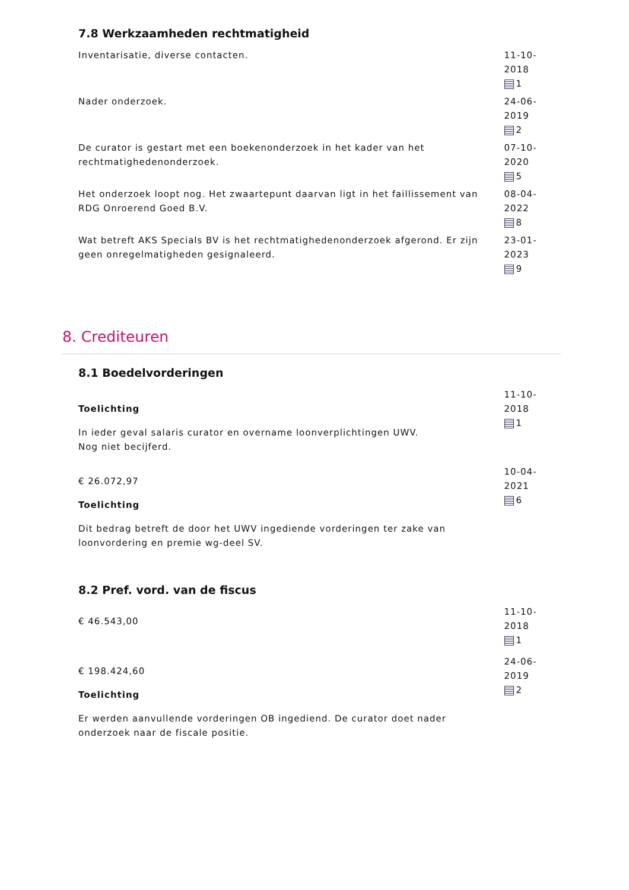7.8 Werkzaamheden rechtmatigheid
Inventarisatie, diverse contacten. 11-10-2018
1
Nader onderzoek. 24-06-2019
2
De curator is gestart met een boekenonderzoek in het kader van het rechtmatighedenonderzoek.
07-10-2020
5
Het onderzoek loopt nog. Het zwaartepunt daarvan ligt in het faillissement van RDG Onroerend Goed B.V.
08-04-2022
8
Wat betreft AKS Specials BV is het rechtmatighedenonderzoek afgerond. Er zijn geen onregelmatigheden gesignaleerd.
23-01-2023
9
8. Crediteuren
8.1 Boedelvorderingen
Toelichting
In ieder geval salaris curator en overname loonverplichtingen UWV.
Nog niet becijferd.
11-10-2018
1
€ 26.072,97
Toelichting
Dit bedrag betreft de door het UWV ingediende vorderingen ter zake van loonvordering en premie wg-deel SV.
10-04-2021
6
8.2 Pref. vord. van de fiscus
€ 46.543,00
11-10-2018
1
€ 198.424,60
Toelichting
Er werden aanvullende vorderingen OB ingediend. De curator doet nader onderzoek naar de fiscale positie.
24-06-2019
2